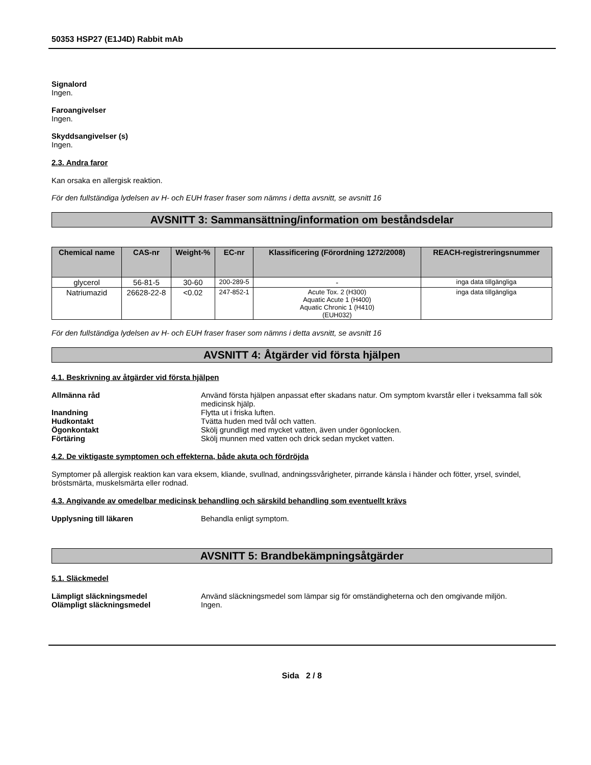50353 HSP27 (E1J4D) Rabbit mAb
Signalord
Ingen.
Faroangivelser
Ingen.
Skyddsangivelser (s)
Ingen.
2.3. Andra faror
Kan orsaka en allergisk reaktion.
För den fullständiga lydelsen av H- och EUH fraser fraser som nämns i detta avsnitt, se avsnitt 16
AVSNITT 3: Sammansättning/information om beståndsdelar
| Chemical name | CAS-nr | Weight-% | EC-nr | Klassificering (Förordning 1272/2008) | REACH-registreringsnummer |
| --- | --- | --- | --- | --- | --- |
| glycerol | 56-81-5 | 30-60 | 200-289-5 | - | inga data tillgängliga |
| Natriumazid | 26628-22-8 | <0.02 | 247-852-1 | Acute Tox. 2 (H300) Aquatic Acute 1 (H400) Aquatic Chronic 1 (H410) (EUH032) | inga data tillgängliga |
För den fullständiga lydelsen av H- och EUH fraser fraser som nämns i detta avsnitt, se avsnitt 16
AVSNITT 4: Åtgärder vid första hjälpen
4.1. Beskrivning av åtgärder vid första hjälpen
Allmänna råd Använd första hjälpen anpassat efter skadans natur. Om symptom kvarstår eller i tveksamma fall sök medicinsk hjälp.
Inandning Flytta ut i friska luften.
Hudkontakt Tvätta huden med tvål och vatten.
Ögonkontakt Skölj grundligt med mycket vatten, även under ögonlocken.
Förtäring Skölj munnen med vatten och drick sedan mycket vatten.
4.2. De viktigaste symptomen och effekterna, både akuta och fördröjda
Symptomer på allergisk reaktion kan vara eksem, kliande, svullnad, andningssvårigheter, pirrande känsla i händer och fötter, yrsel, svindel, bröstsmärta, muskelsmärta eller rodnad.
4.3. Angivande av omedelbar medicinsk behandling och särskild behandling som eventuellt krävs
Upplysning till läkaren Behandla enligt symptom.
AVSNITT 5: Brandbekämpningsåtgärder
5.1. Släckmedel
Lämpligt släckningsmedel Använd släckningsmedel som lämpar sig för omständigheterna och den omgivande miljön.
Olämpligt släckningsmedel Ingen.
Sida 2 / 8